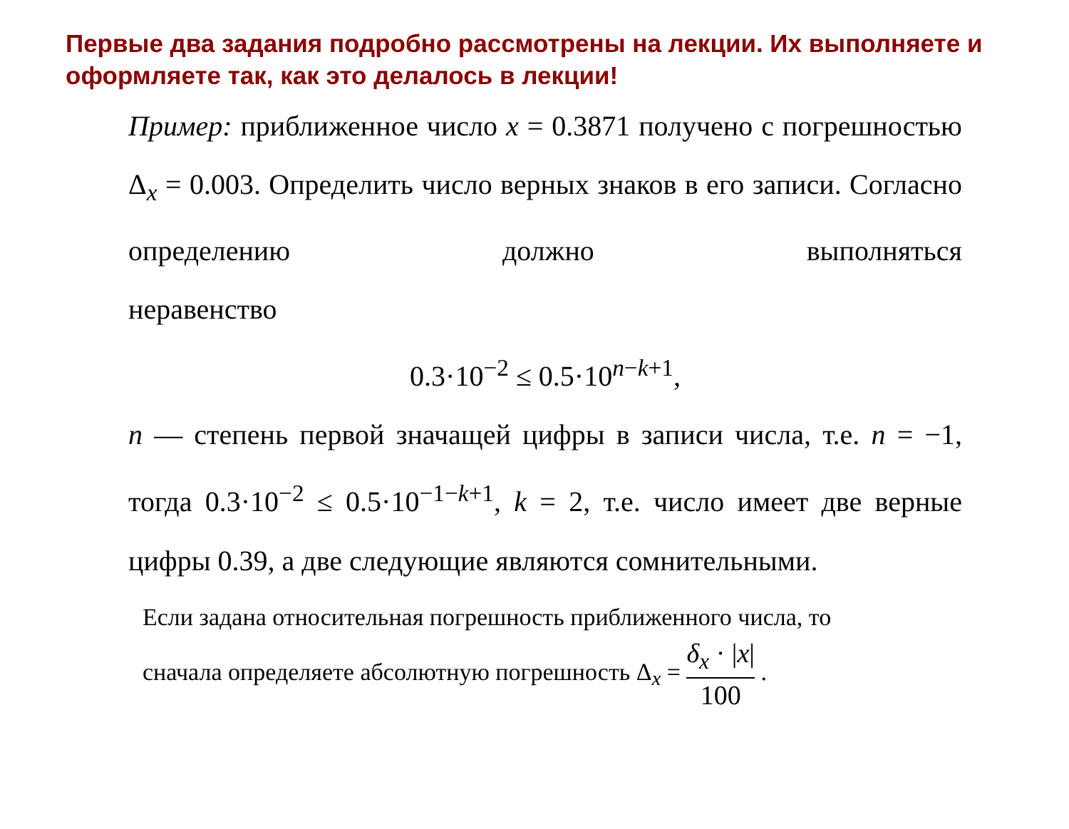Первые два задания подробно рассмотрены на лекции. Их выполняете и оформляете так, как это делалось в лекции!
Пример: приближенное число x = 0.3871 получено с погрешностью Δ<sub>x</sub> = 0.003. Определить число верных знаков в его записи. Согласно определению должно выполняться
неравенство
0.3·10<sup>−2</sup> ≤ 0.5·10<sup>n−k+1</sup>,
n — степень первой значащей цифры в записи числа, т.е. n = −1, тогда 0.3·10<sup>−2</sup> ≤ 0.5·10<sup>−1−k+1</sup>, k = 2, т.е. число имеет две верные цифры 0.39, а две следующие являются сомнительными.
Если задана относительная погрешность приближенного числа, то
сначала определяете абсолютную погрешность Δ<sub>x</sub> = δ<sub>x</sub> · |x| 100 .